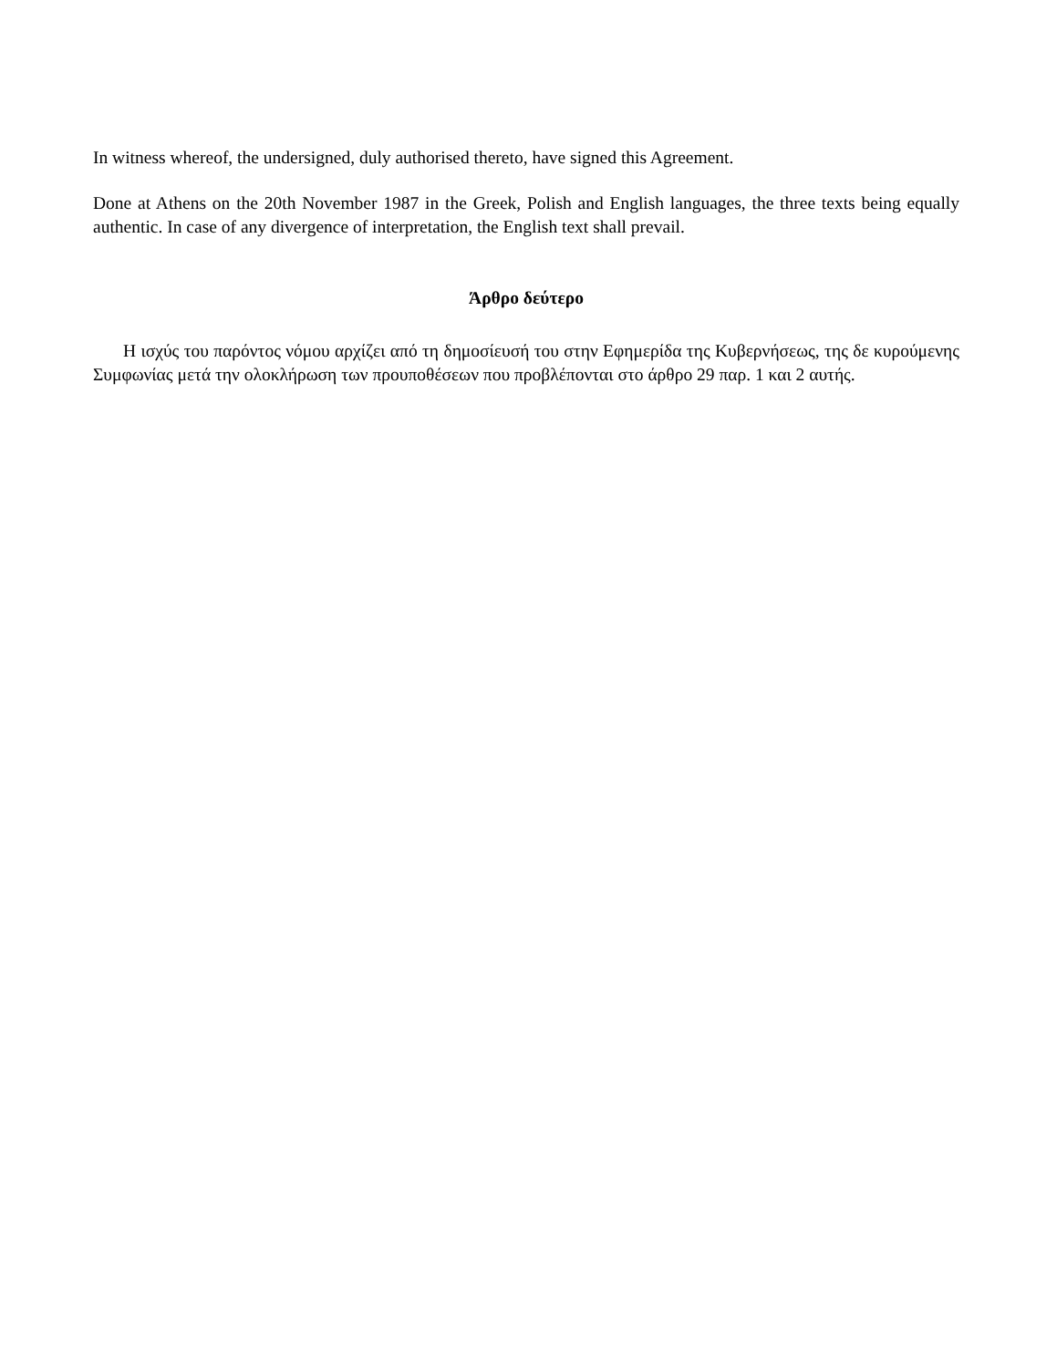In witness whereof, the undersigned, duly authorised thereto, have signed this Agreement.
Done at Athens on the 20th November 1987 in the Greek, Polish and English languages, the three texts being equally authentic. In case of any divergence of interpretation, the English text shall prevail.
Άρθρο δεύτερο
Η ισχύς του παρόντος νόμου αρχίζει από τη δημοσίευσή του στην Εφημερίδα της Κυβερνήσεως, της δε κυρούμενης Συμφωνίας μετά την ολοκλήρωση των προυποθέσεων που προβλέπονται στο άρθρο 29 παρ. 1 και 2 αυτής.